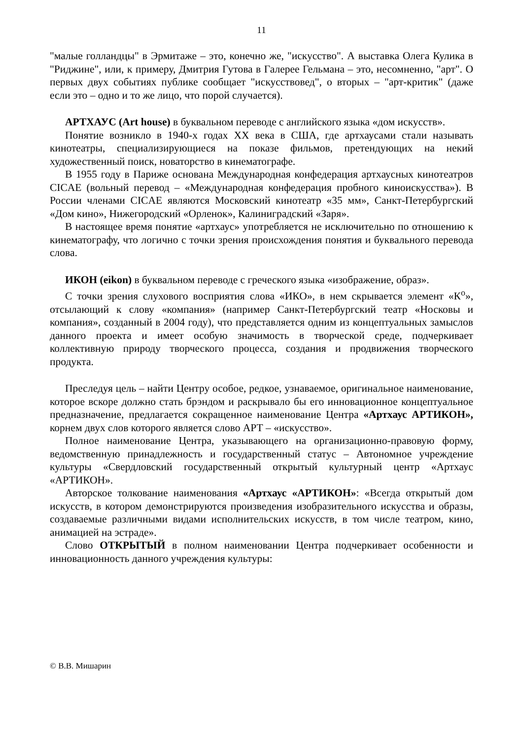11
"малые голландцы" в Эрмитаже – это, конечно же, "искусство". А выставка Олега Кулика в "Риджине", или, к примеру, Дмитрия Гутова в Галерее Гельмана – это, несомненно, "арт". О первых двух событиях публике сообщает "искусствовед", о вторых – "арт-критик" (даже если это – одно и то же лицо, что порой случается).
АРТХАУС (Art house) в буквальном переводе с английского языка «дом искусств».
Понятие возникло в 1940-х годах XX века в США, где артхаусами стали называть кинотеатры, специализирующиеся на показе фильмов, претендующих на некий художественный поиск, новаторство в кинематографе.
В 1955 году в Париже основана Международная конфедерация артхаусных кинотеатров CICAE (вольный перевод – «Международная конфедерация пробного киноискусства»). В России членами CICAE являются Московский кинотеатр «35 мм», Санкт-Петербургский «Дом кино», Нижегородский «Орленок», Калиниградский «Заря».
В настоящее время понятие «артхаус» употребляется не исключительно по отношению к кинематографу, что логично с точки зрения происхождения понятия и буквального перевода слова.
ИКОН (eikon) в буквальном переводе с греческого языка «изображение, образ».
С точки зрения слухового восприятия слова «ИКО», в нем скрывается элемент «К<sup>о</sup>», отсылающий к слову «компания» (например Санкт-Петербургский театр «Носковы и компания», созданный в 2004 году), что представляется одним из концептуальных замыслов данного проекта и имеет особую значимость в творческой среде, подчеркивает коллективную природу творческого процесса, создания и продвижения творческого продукта.
Преследуя цель – найти Центру особое, редкое, узнаваемое, оригинальное наименование, которое вскоре должно стать брэндом и раскрывало бы его инновационное концептуальное предназначение, предлагается сокращенное наименование Центра «Артхаус АРТИКОН», корнем двух слов которого является слово АРТ – «искусство».
Полное наименование Центра, указывающего на организационно-правовую форму, ведомственную принадлежность и государственный статус – Автономное учреждение культуры «Свердловский государственный открытый культурный центр «Артхаус «АРТИКОН».
Авторское толкование наименования «Артхаус «АРТИКОН»: «Всегда открытый дом искусств, в котором демонстрируются произведения изобразительного искусства и образы, создаваемые различными видами исполнительских искусств, в том числе театром, кино, анимацией на эстраде».
Слово ОТКРЫТЫЙ в полном наименовании Центра подчеркивает особенности и инновационность данного учреждения культуры:
© В.В. Мишарин